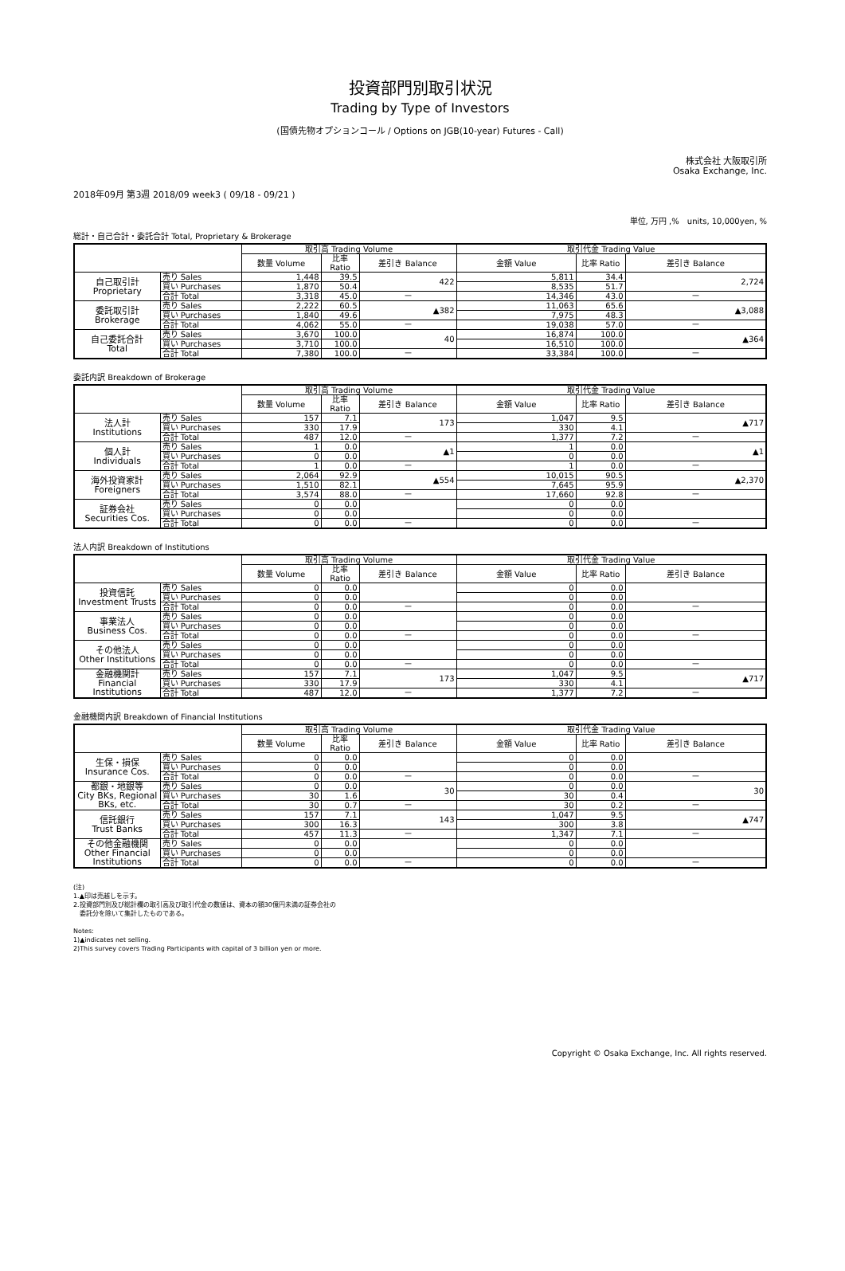投資部門別取引状況
Trading by Type of Investors
(国債先物オプションコール / Options on JGB(10-year) Futures - Call)
株式会社 大阪取引所
Osaka Exchange, Inc.
2018年09月 第3週 2018/09 week3 ( 09/18 - 09/21 )
単位, 万円 ,%　units, 10,000yen, %
総計・自己合計・委託合計 Total, Proprietary & Brokerage
| | | 取引高 Trading Volume | | | 取引代金 Trading Value | | |
| --- | --- | --- | --- | --- | --- | --- | --- |
| | | 数量 Volume | 比率 Ratio | 差引き Balance | 金額 Value | 比率 Ratio | 差引き Balance |
| 自己取引計 Proprietary | 売り Sales | 1,448 | 39.5 | 422 | 5,811 | 34.4 | 2,724 |
| | 買い Purchases | 1,870 | 50.4 | | 8,535 | 51.7 | |
| | 合計 Total | 3,318 | 45.0 | － | 14,346 | 43.0 | － |
| 委託取引計 Brokerage | 売り Sales | 2,222 | 60.5 | ▲382 | 11,063 | 65.6 | ▲3,088 |
| | 買い Purchases | 1,840 | 49.6 | | 7,975 | 48.3 | |
| | 合計 Total | 4,062 | 55.0 | － | 19,038 | 57.0 | － |
| 自己委託合計 Total | 売り Sales | 3,670 | 100.0 | 40 | 16,874 | 100.0 | ▲364 |
| | 買い Purchases | 3,710 | 100.0 | | 16,510 | 100.0 | |
| | 合計 Total | 7,380 | 100.0 | － | 33,384 | 100.0 | － |
委託内訳 Breakdown of Brokerage
| | | 取引高 Trading Volume | | | 取引代金 Trading Value | | |
| --- | --- | --- | --- | --- | --- | --- | --- |
| | | 数量 Volume | 比率 Ratio | 差引き Balance | 金額 Value | 比率 Ratio | 差引き Balance |
| 法人計 Institutions | 売り Sales | 157 | 7.1 | 173 | 1,047 | 9.5 | ▲717 |
| | 買い Purchases | 330 | 17.9 | | 330 | 4.1 | |
| | 合計 Total | 487 | 12.0 | － | 1,377 | 7.2 | － |
| 個人計 Individuals | 売り Sales | 1 | 0.0 | ▲1 | 1 | 0.0 | ▲1 |
| | 買い Purchases | 0 | 0.0 | | 0 | 0.0 | |
| | 合計 Total | 1 | 0.0 | － | 1 | 0.0 | － |
| 海外投資家計 Foreigners | 売り Sales | 2,064 | 92.9 | ▲554 | 10,015 | 90.5 | ▲2,370 |
| | 買い Purchases | 1,510 | 82.1 | | 7,645 | 95.9 | |
| | 合計 Total | 3,574 | 88.0 | － | 17,660 | 92.8 | － |
| 証券会社 Securities Cos. | 売り Sales | 0 | 0.0 | | 0 | 0.0 | |
| | 買い Purchases | 0 | 0.0 | | 0 | 0.0 | |
| | 合計 Total | 0 | 0.0 | － | 0 | 0.0 | － |
法人内訳 Breakdown of Institutions
| | | 取引高 Trading Volume | | | 取引代金 Trading Value | | |
| --- | --- | --- | --- | --- | --- | --- | --- |
| | | 数量 Volume | 比率 Ratio | 差引き Balance | 金額 Value | 比率 Ratio | 差引き Balance |
| 投資信託 Investment Trusts | 売り Sales | 0 | 0.0 | | 0 | 0.0 | |
| | 買い Purchases | 0 | 0.0 | | 0 | 0.0 | |
| | 合計 Total | 0 | 0.0 | － | 0 | 0.0 | － |
| 事業法人 Business Cos. | 売り Sales | 0 | 0.0 | | 0 | 0.0 | |
| | 買い Purchases | 0 | 0.0 | | 0 | 0.0 | |
| | 合計 Total | 0 | 0.0 | － | 0 | 0.0 | － |
| その他法人 Other Institutions | 売り Sales | 0 | 0.0 | | 0 | 0.0 | |
| | 買い Purchases | 0 | 0.0 | | 0 | 0.0 | |
| | 合計 Total | 0 | 0.0 | － | 0 | 0.0 | － |
| 金融機関計 Financial Institutions | 売り Sales | 157 | 7.1 | 173 | 1,047 | 9.5 | ▲717 |
| | 買い Purchases | 330 | 17.9 | | 330 | 4.1 | |
| | 合計 Total | 487 | 12.0 | － | 1,377 | 7.2 | － |
金融機関内訳 Breakdown of Financial Institutions
| | | 取引高 Trading Volume | | | 取引代金 Trading Value | | |
| --- | --- | --- | --- | --- | --- | --- | --- |
| | | 数量 Volume | 比率 Ratio | 差引き Balance | 金額 Value | 比率 Ratio | 差引き Balance |
| 生保・損保 Insurance Cos. | 売り Sales | 0 | 0.0 | | 0 | 0.0 | |
| | 買い Purchases | 0 | 0.0 | | 0 | 0.0 | |
| | 合計 Total | 0 | 0.0 | － | 0 | 0.0 | － |
| 都銀・地銀等 City BKs, Regional BKs, etc. | 売り Sales | 0 | 0.0 | 30 | 0 | 0.0 | 30 |
| | 買い Purchases | 30 | 1.6 | | 30 | 0.4 | |
| | 合計 Total | 30 | 0.7 | － | 30 | 0.2 | － |
| 信託銀行 Trust Banks | 売り Sales | 157 | 7.1 | 143 | 1,047 | 9.5 | ▲747 |
| | 買い Purchases | 300 | 16.3 | | 300 | 3.8 | |
| | 合計 Total | 457 | 11.3 | － | 1,347 | 7.1 | － |
| その他金融機関 Other Financial Institutions | 売り Sales | 0 | 0.0 | | 0 | 0.0 | |
| | 買い Purchases | 0 | 0.0 | | 0 | 0.0 | |
| | 合計 Total | 0 | 0.0 | － | 0 | 0.0 | － |
(注)
1.▲印は売越しを示す。
2.投資部門別及び総計欄の取引高及び取引代金の数値は、資本の額30億円未満の証券会社の
　委託分を除いて集計したものである。
Notes:
1)▲indicates net selling.
2)This survey covers Trading Participants with capital of 3 billion yen or more.
Copyright © Osaka Exchange, Inc. All rights reserved.